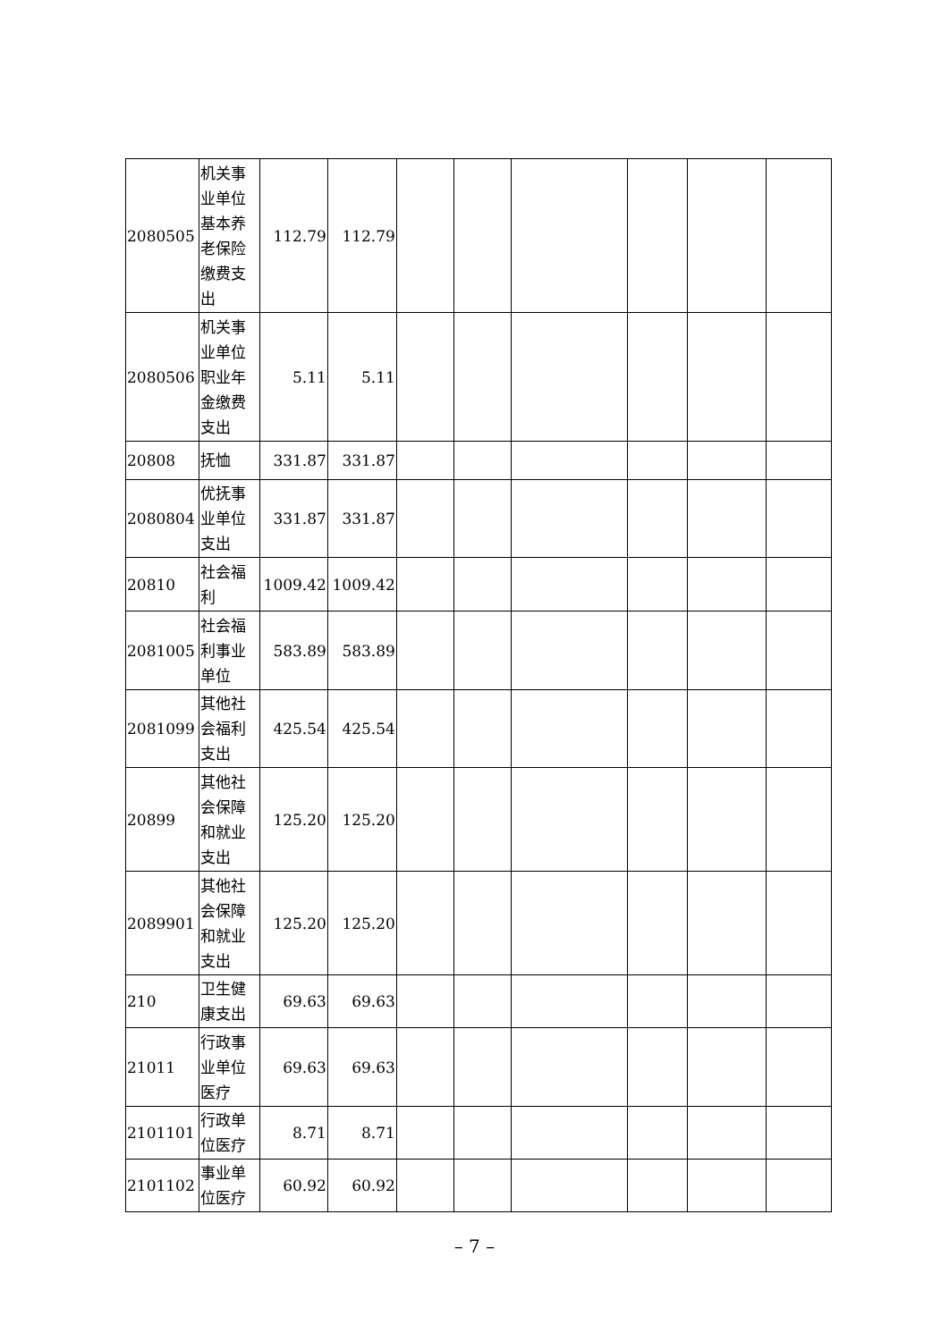| 2080505 | 机关事业单位基本养老保险缴费支出 | 112.79 | 112.79 | | | | | | |
| 2080506 | 机关事业单位职业年金缴费支出 | 5.11 | 5.11 | | | | | | |
| 20808 | 抚恤 | 331.87 | 331.87 | | | | | | |
| 2080804 | 优抚事业单位支出 | 331.87 | 331.87 | | | | | | |
| 20810 | 社会福利 | 1009.42 | 1009.42 | | | | | | |
| 2081005 | 社会福利事业单位 | 583.89 | 583.89 | | | | | | |
| 2081099 | 其他社会福利支出 | 425.54 | 425.54 | | | | | | |
| 20899 | 其他社会保障和就业支出 | 125.20 | 125.20 | | | | | | |
| 2089901 | 其他社会保障和就业支出 | 125.20 | 125.20 | | | | | | |
| 210 | 卫生健康支出 | 69.63 | 69.63 | | | | | | |
| 21011 | 行政事业单位医疗 | 69.63 | 69.63 | | | | | | |
| 2101101 | 行政单位医疗 | 8.71 | 8.71 | | | | | | |
| 2101102 | 事业单位医疗 | 60.92 | 60.92 | | | | | | |
– 7 –